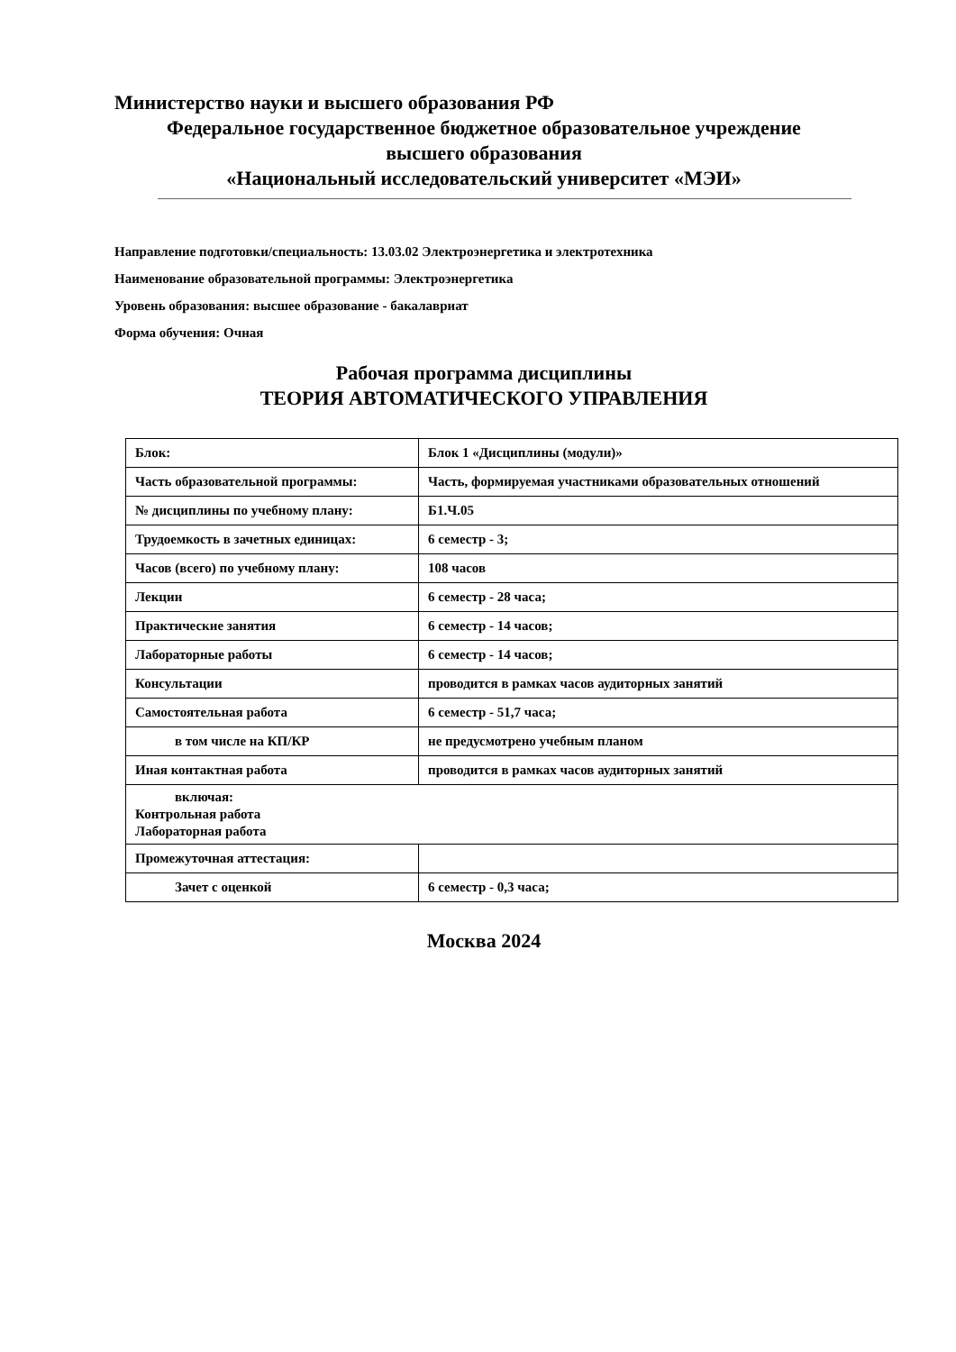Министерство науки и высшего образования РФ
Федеральное государственное бюджетное образовательное учреждение
высшего образования
«Национальный исследовательский университет «МЭИ»
Направление подготовки/специальность: 13.03.02 Электроэнергетика и электротехника
Наименование образовательной программы: Электроэнергетика
Уровень образования: высшее образование - бакалавриат
Форма обучения: Очная
Рабочая программа дисциплины
ТЕОРИЯ АВТОМАТИЧЕСКОГО УПРАВЛЕНИЯ
| Блок: | Блок 1 «Дисциплины (модули)» |
| Часть образовательной программы: | Часть, формируемая участниками образовательных отношений |
| № дисциплины по учебному плану: | Б1.Ч.05 |
| Трудоемкость в зачетных единицах: | 6 семестр - 3; |
| Часов (всего) по учебному плану: | 108 часов |
| Лекции | 6 семестр - 28 часа; |
| Практические занятия | 6 семестр - 14 часов; |
| Лабораторные работы | 6 семестр - 14 часов; |
| Консультации | проводится в рамках часов аудиторных занятий |
| Самостоятельная работа | 6 семестр - 51,7 часа; |
| в том числе на КП/КР | не предусмотрено учебным планом |
| Иная контактная работа | проводится в рамках часов аудиторных занятий |
| включая: Контрольная работа Лабораторная работа | |
| Промежуточная аттестация: | |
| Зачет с оценкой | 6 семестр - 0,3 часа; |
Москва 2024